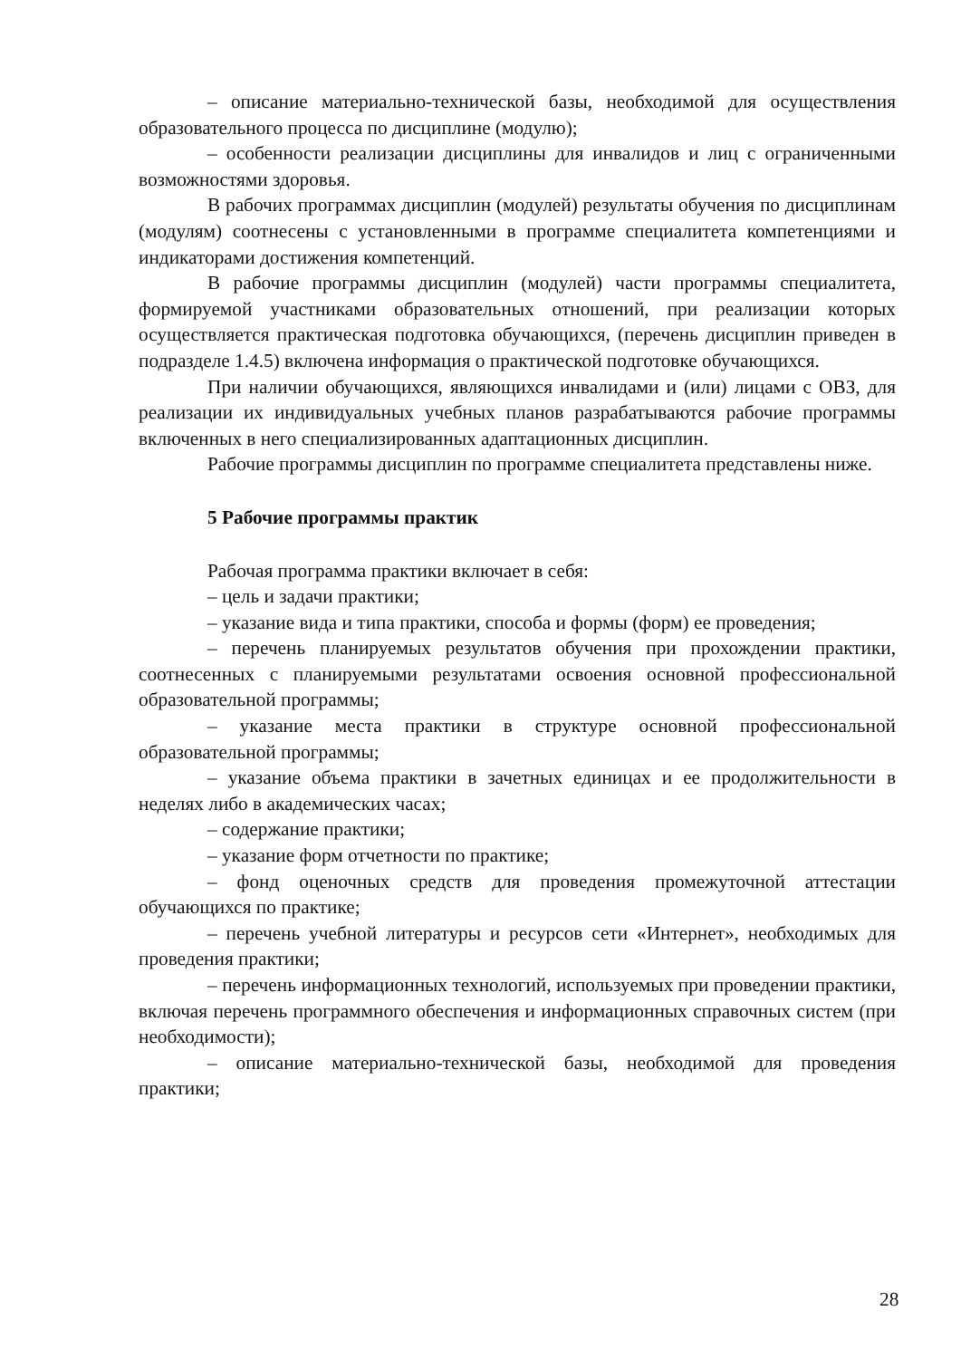– описание материально-технической базы, необходимой для осуществления образовательного процесса по дисциплине (модулю);
– особенности реализации дисциплины для инвалидов и лиц с ограниченными возможностями здоровья.
В рабочих программах дисциплин (модулей) результаты обучения по дисциплинам (модулям) соотнесены с установленными в программе специалитета компетенциями и индикаторами достижения компетенций.
В рабочие программы дисциплин (модулей) части программы специалитета, формируемой участниками образовательных отношений, при реализации которых осуществляется практическая подготовка обучающихся, (перечень дисциплин приведен в подразделе 1.4.5) включена информация о практической подготовке обучающихся.
При наличии обучающихся, являющихся инвалидами и (или) лицами с ОВЗ, для реализации их индивидуальных учебных планов разрабатываются рабочие программы включенных в него специализированных адаптационных дисциплин.
Рабочие программы дисциплин по программе специалитета представлены ниже.
5 Рабочие программы практик
Рабочая программа практики включает в себя:
– цель и задачи практики;
– указание вида и типа практики, способа и формы (форм) ее проведения;
– перечень планируемых результатов обучения при прохождении практики, соотнесенных с планируемыми результатами освоения основной профессиональной образовательной программы;
– указание места практики в структуре основной профессиональной образовательной программы;
– указание объема практики в зачетных единицах и ее продолжительности в неделях либо в академических часах;
– содержание практики;
– указание форм отчетности по практике;
– фонд оценочных средств для проведения промежуточной аттестации обучающихся по практике;
– перечень учебной литературы и ресурсов сети «Интернет», необходимых для проведения практики;
– перечень информационных технологий, используемых при проведении практики, включая перечень программного обеспечения и информационных справочных систем (при необходимости);
– описание материально-технической базы, необходимой для проведения практики;
28